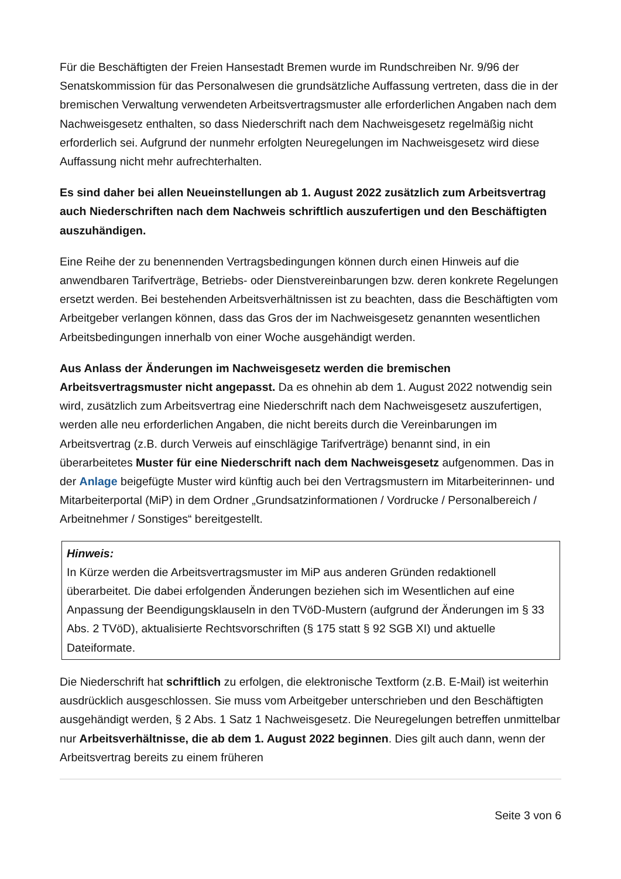Für die Beschäftigten der Freien Hansestadt Bremen wurde im Rundschreiben Nr. 9/96 der Senatskommission für das Personalwesen die grundsätzliche Auffassung vertreten, dass die in der bremischen Verwaltung verwendeten Arbeitsvertragsmuster alle erforderlichen Angaben nach dem Nachweisgesetz enthalten, so dass Niederschrift nach dem Nachweisgesetz regelmäßig nicht erforderlich sei. Aufgrund der nunmehr erfolgten Neuregelungen im Nachweisgesetz wird diese Auffassung nicht mehr aufrechterhalten.
Es sind daher bei allen Neueinstellungen ab 1. August 2022 zusätzlich zum Arbeitsvertrag auch Niederschriften nach dem Nachweis schriftlich auszufertigen und den Beschäftigten auszuhändigen.
Eine Reihe der zu benennenden Vertragsbedingungen können durch einen Hinweis auf die anwendbaren Tarifverträge, Betriebs- oder Dienstvereinbarungen bzw. deren konkrete Regelungen ersetzt werden. Bei bestehenden Arbeitsverhältnissen ist zu beachten, dass die Beschäftigten vom Arbeitgeber verlangen können, dass das Gros der im Nachweisgesetz genannten wesentlichen Arbeitsbedingungen innerhalb von einer Woche ausgehändigt werden.
Aus Anlass der Änderungen im Nachweisgesetz werden die bremischen Arbeitsvertragsmuster nicht angepasst. Da es ohnehin ab dem 1. August 2022 notwendig sein wird, zusätzlich zum Arbeitsvertrag eine Niederschrift nach dem Nachweisgesetz auszufertigen, werden alle neu erforderlichen Angaben, die nicht bereits durch die Vereinbarungen im Arbeitsvertrag (z.B. durch Verweis auf einschlägige Tarifverträge) benannt sind, in ein überarbeitetes Muster für eine Niederschrift nach dem Nachweisgesetz aufgenommen. Das in der Anlage beigefügte Muster wird künftig auch bei den Vertragsmustern im Mitarbeiterinnen- und Mitarbeiterportal (MiP) in dem Ordner „Grundsatzinformationen / Vordrucke / Personalbereich / Arbeitnehmer / Sonstiges“ bereitgestellt.
Hinweis:
In Kürze werden die Arbeitsvertragsmuster im MiP aus anderen Gründen redaktionell überarbeitet. Die dabei erfolgenden Änderungen beziehen sich im Wesentlichen auf eine Anpassung der Beendigungsklauseln in den TVöD-Mustern (aufgrund der Änderungen im § 33 Abs. 2 TVöD), aktualisierte Rechtsvorschriften (§ 175 statt § 92 SGB XI) und aktuelle Dateiformate.
Die Niederschrift hat schriftlich zu erfolgen, die elektronische Textform (z.B. E-Mail) ist weiterhin ausdrücklich ausgeschlossen. Sie muss vom Arbeitgeber unterschrieben und den Beschäftigten ausgehändigt werden, § 2 Abs. 1 Satz 1 Nachweisgesetz. Die Neuregelungen betreffen unmittelbar nur Arbeitsverhältnisse, die ab dem 1. August 2022 beginnen. Dies gilt auch dann, wenn der Arbeitsvertrag bereits zu einem früheren
Seite 3 von 6